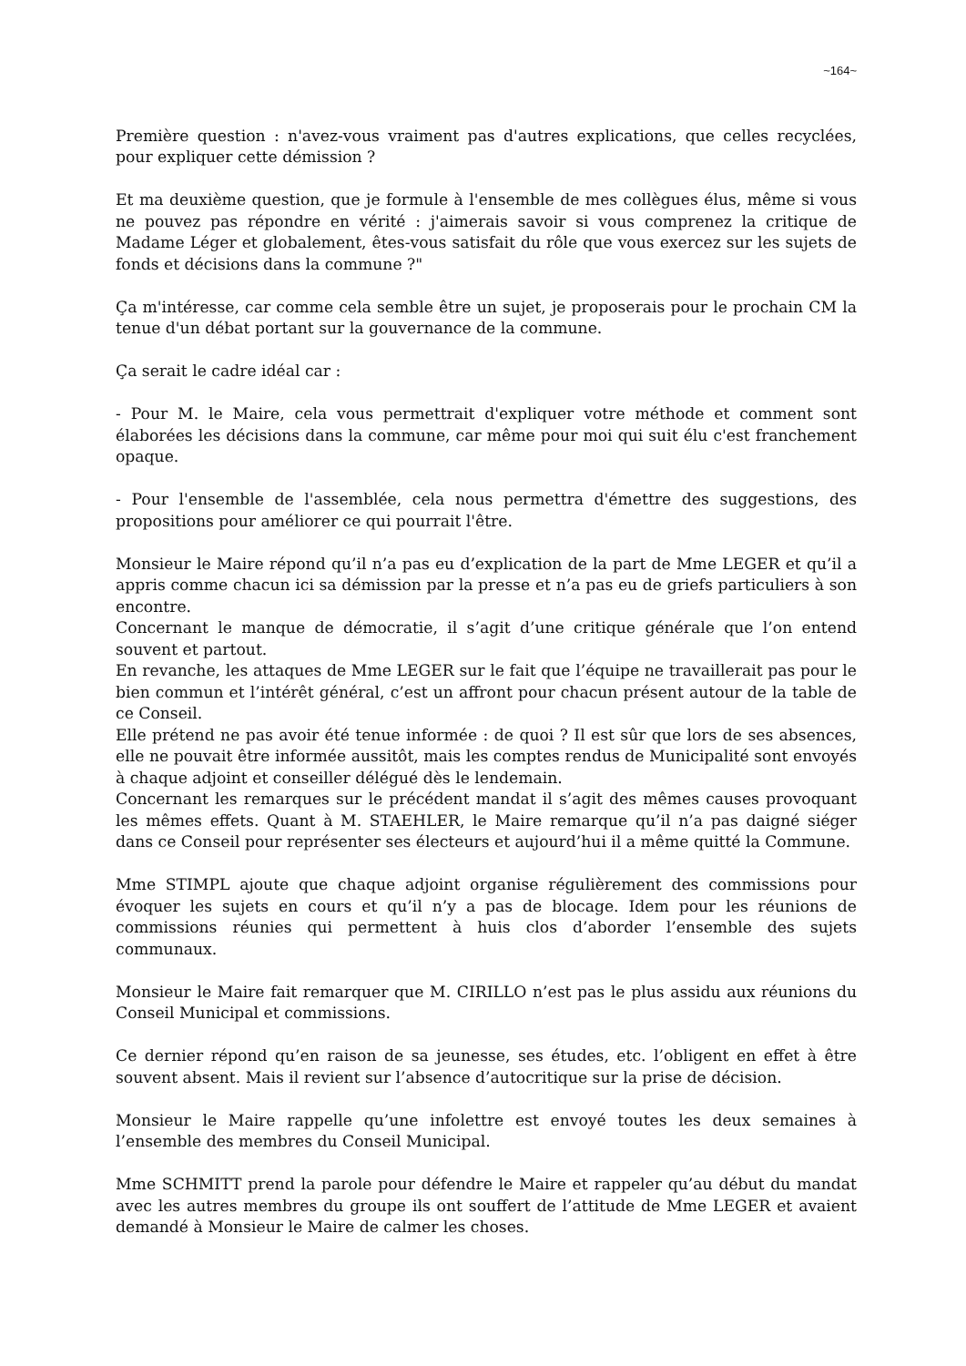~164~
Première question : n'avez-vous vraiment pas d'autres explications, que celles recyclées, pour expliquer cette démission ?
Et ma deuxième question, que je formule à l'ensemble de mes collègues élus, même si vous ne pouvez pas répondre en vérité : j'aimerais savoir si vous comprenez la critique de Madame Léger et globalement, êtes-vous satisfait du rôle que vous exercez sur les sujets de fonds et décisions dans la commune ?"
Ça m'intéresse, car comme cela semble être un sujet, je proposerais pour le prochain CM la tenue d'un débat portant sur la gouvernance de la commune.
Ça serait le cadre idéal car :
- Pour M. le Maire, cela vous permettrait d'expliquer votre méthode et comment sont élaborées les décisions dans la commune, car même pour moi qui suit élu c'est franchement opaque.
- Pour l'ensemble de l'assemblée, cela nous permettra d'émettre des suggestions, des propositions pour améliorer ce qui pourrait l'être.
Monsieur le Maire répond qu’il n’a pas eu d’explication de la part de Mme LEGER et qu’il a appris comme chacun ici sa démission par la presse et n’a pas eu de griefs particuliers à son encontre.
Concernant le manque de démocratie, il s’agit d’une critique générale que l’on entend souvent et partout.
En revanche, les attaques de Mme LEGER sur le fait que l’équipe ne travaillerait pas pour le bien commun et l’intérêt général, c’est un affront pour chacun présent autour de la table de ce Conseil.
Elle prétend ne pas avoir été tenue informée : de quoi ? Il est sûr que lors de ses absences, elle ne pouvait être informée aussitôt, mais les comptes rendus de Municipalité sont envoyés à chaque adjoint et conseiller délégué dès le lendemain.
Concernant les remarques sur le précédent mandat il s’agit des mêmes causes provoquant les mêmes effets. Quant à M. STAEHLER, le Maire remarque qu’il n’a pas daigné siéger dans ce Conseil pour représenter ses électeurs et aujourd’hui il a même quitté la Commune.
Mme STIMPL ajoute que chaque adjoint organise régulièrement des commissions pour évoquer les sujets en cours et qu’il n’y a pas de blocage. Idem pour les réunions de commissions réunies qui permettent à huis clos d’aborder l’ensemble des sujets communaux.
Monsieur le Maire fait remarquer que M. CIRILLO n’est pas le plus assidu aux réunions du Conseil Municipal et commissions.
Ce dernier répond qu’en raison de sa jeunesse, ses études, etc. l’obligent en effet à être souvent absent. Mais il revient sur l’absence d’autocritique sur la prise de décision.
Monsieur le Maire rappelle qu’une infolettre est envoyé toutes les deux semaines à l’ensemble des membres du Conseil Municipal.
Mme SCHMITT prend la parole pour défendre le Maire et rappeler qu’au début du mandat avec les autres membres du groupe ils ont souffert de l’attitude de Mme LEGER et avaient demandé à Monsieur le Maire de calmer les choses.